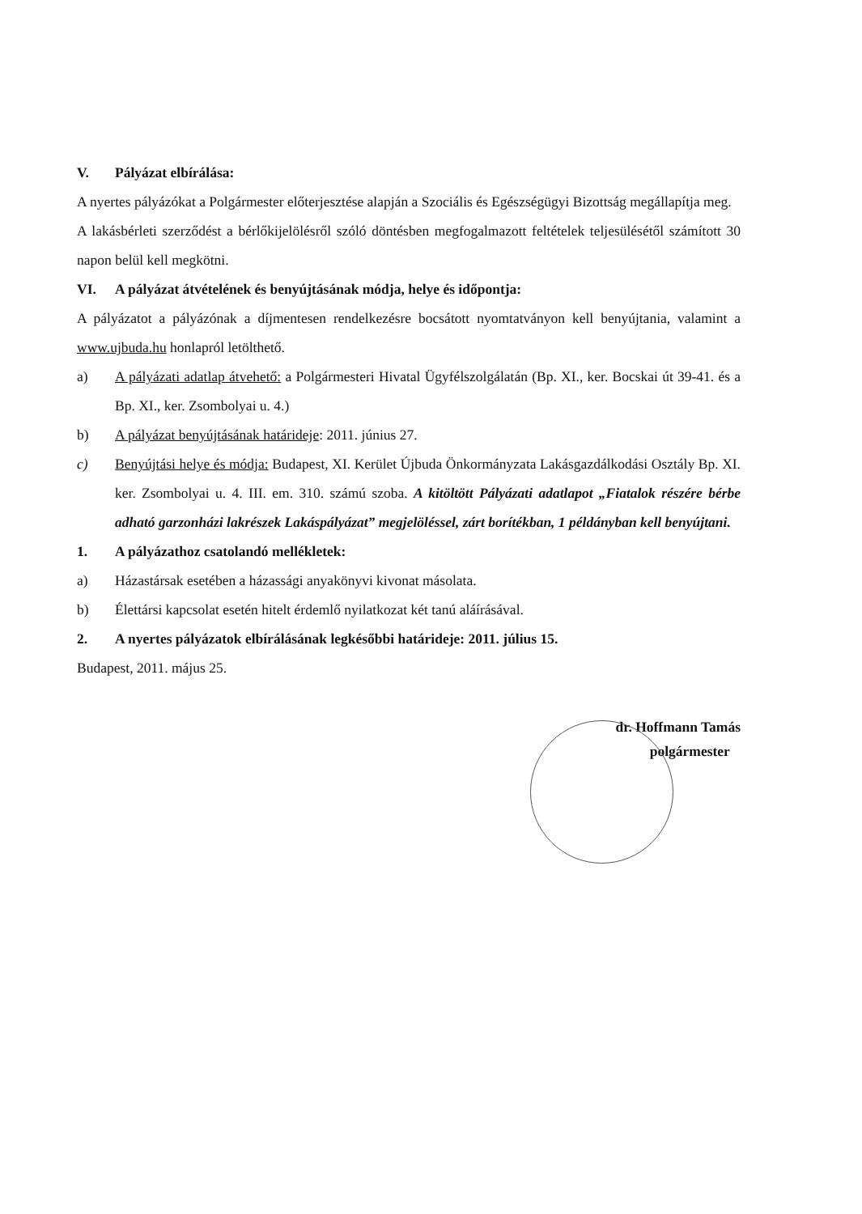V. Pályázat elbírálása:
A nyertes pályázókat a Polgármester előterjesztése alapján a Szociális és Egészségügyi Bizottság megállapítja meg.
A lakásbérleti szerződést a bérlőkijelölésről szóló döntésben megfogalmazott feltételek teljesülésétől számított 30 napon belül kell megkötni.
VI. A pályázat átvételének és benyújtásának módja, helye és időpontja:
A pályázatot a pályázónak a díjmentesen rendelkezésre bocsátott nyomtatványon kell benyújtania, valamint a www.ujbuda.hu honlapról letölthető.
a) A pályázati adatlap átvehető: a Polgármesteri Hivatal Ügyfélszolgálatán (Bp. XI., ker. Bocskai út 39-41. és a Bp. XI., ker. Zsombolyai u. 4.)
b) A pályázat benyújtásának határideje: 2011. június 27.
c) Benyújtási helye és módja: Budapest, XI. Kerület Újbuda Önkormányzata Lakásgazdálkodási Osztály Bp. XI. ker. Zsombolyai u. 4. III. em. 310. számú szoba. A kitöltött Pályázati adatlapot „Fiatalok részére bérbe adható garzonházi lakrészek Lakáspályázat” megjelöléssel, zárt borítékban, 1 példányban kell benyújtani.
1. A pályázathoz csatolandó mellékletek:
a) Házastársak esetében a házassági anyakönyvi kivonat másolata.
b) Élettársi kapcsolat esetén hitelt érdemlő nyilatkozat két tanú aláírásával.
2. A nyertes pályázatok elbírálásának legkésőbbi határideje: 2011. július 15.
Budapest, 2011. május 25.
dr. Hoffmann Tamás
polgármester